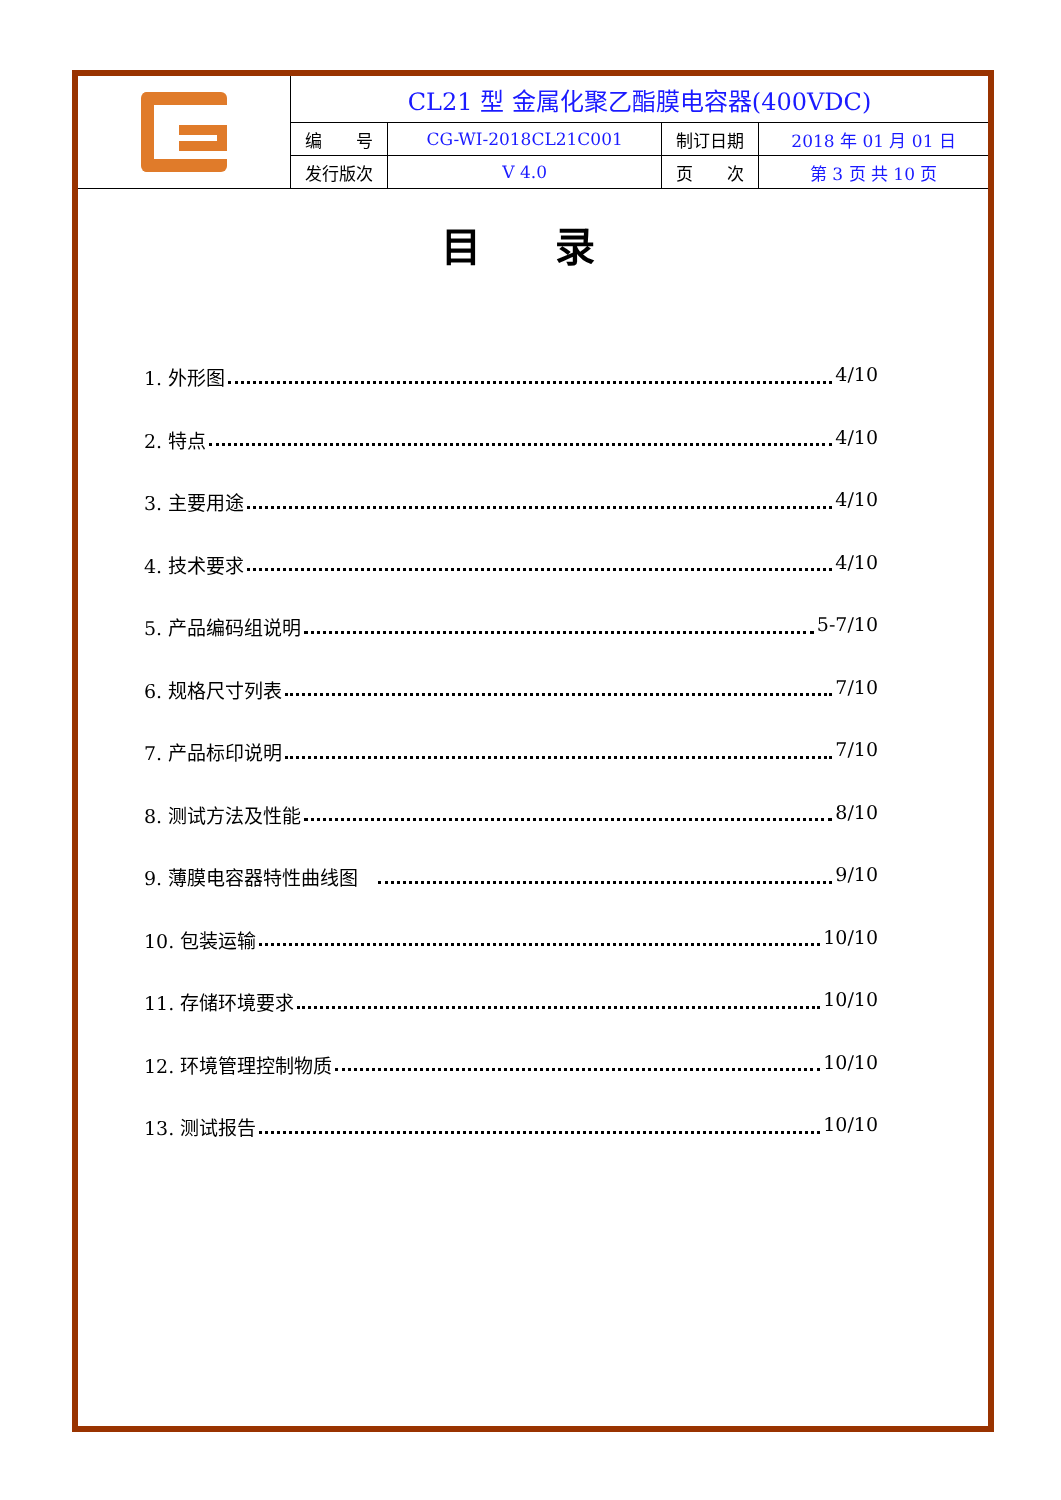| | CL21 型 金属化聚乙酯膜电容器(400VDC) | | | |
| | 编 号 | CG-WI-2018CL21C001 | 制订日期 | 2018 年 01 月 01 日 |
| | 发行版次 | V 4.0 | 页 次 | 第 3 页 共 10 页 |
目 录
1. 外形图 4/10
2. 特点 4/10
3. 主要用途 4/10
4. 技术要求 4/10
5. 产品编码组说明 5-7/10
6. 规格尺寸列表 7/10
7. 产品标印说明 7/10
8. 测试方法及性能 8/10
9. 薄膜电容器特性曲线图 9/10
10. 包装运输 10/10
11. 存储环境要求 10/10
12. 环境管理控制物质 10/10
13. 测试报告 10/10